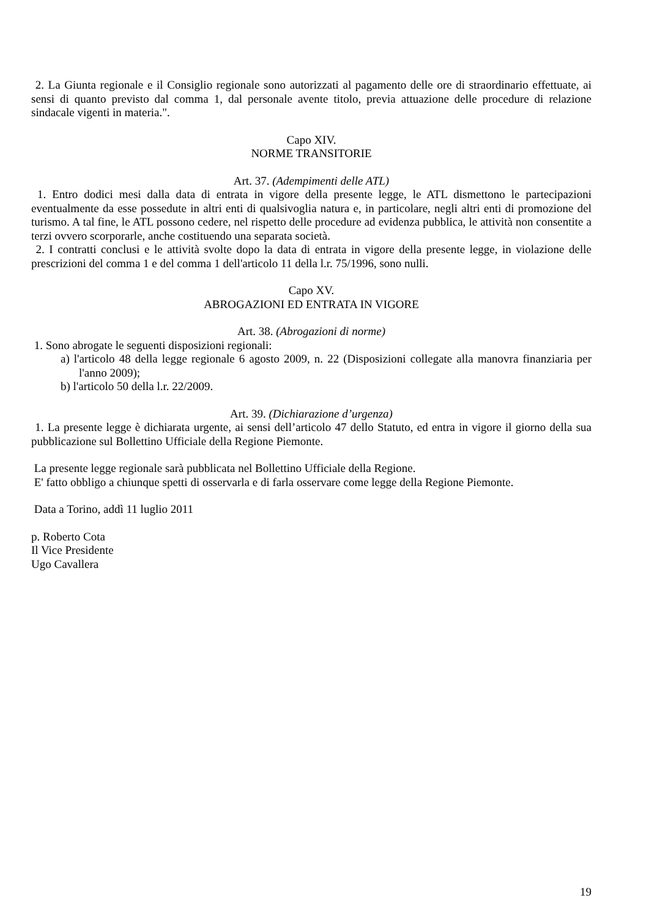2. La Giunta regionale e il Consiglio regionale sono autorizzati al pagamento delle ore di straordinario effettuate, ai sensi di quanto previsto dal comma 1, dal personale avente titolo, previa attuazione delle procedure di relazione sindacale vigenti in materia.".
Capo XIV.
NORME TRANSITORIE
Art. 37. (Adempimenti delle ATL)
1. Entro dodici mesi dalla data di entrata in vigore della presente legge, le ATL dismettono le partecipazioni eventualmente da esse possedute in altri enti di qualsivoglia natura e, in particolare, negli altri enti di promozione del turismo. A tal fine, le ATL possono cedere, nel rispetto delle procedure ad evidenza pubblica, le attività non consentite a terzi ovvero scorporarle, anche costituendo una separata società.
2. I contratti conclusi e le attività svolte dopo la data di entrata in vigore della presente legge, in violazione delle prescrizioni del comma 1 e del comma 1 dell'articolo 11 della l.r. 75/1996, sono nulli.
Capo XV.
ABROGAZIONI ED ENTRATA IN VIGORE
Art. 38. (Abrogazioni di norme)
1. Sono abrogate le seguenti disposizioni regionali:
a) l'articolo 48 della legge regionale 6 agosto 2009, n. 22 (Disposizioni collegate alla manovra finanziaria per l'anno 2009);
b) l'articolo 50 della l.r. 22/2009.
Art. 39. (Dichiarazione d’urgenza)
1. La presente legge è dichiarata urgente, ai sensi dell’articolo 47 dello Statuto, ed entra in vigore il giorno della sua pubblicazione sul Bollettino Ufficiale della Regione Piemonte.
La presente legge regionale sarà pubblicata nel Bollettino Ufficiale della Regione.
E' fatto obbligo a chiunque spetti di osservarla e di farla osservare come legge della Regione Piemonte.
Data a Torino, addì 11 luglio 2011
p. Roberto Cota
Il Vice Presidente
Ugo Cavallera
19